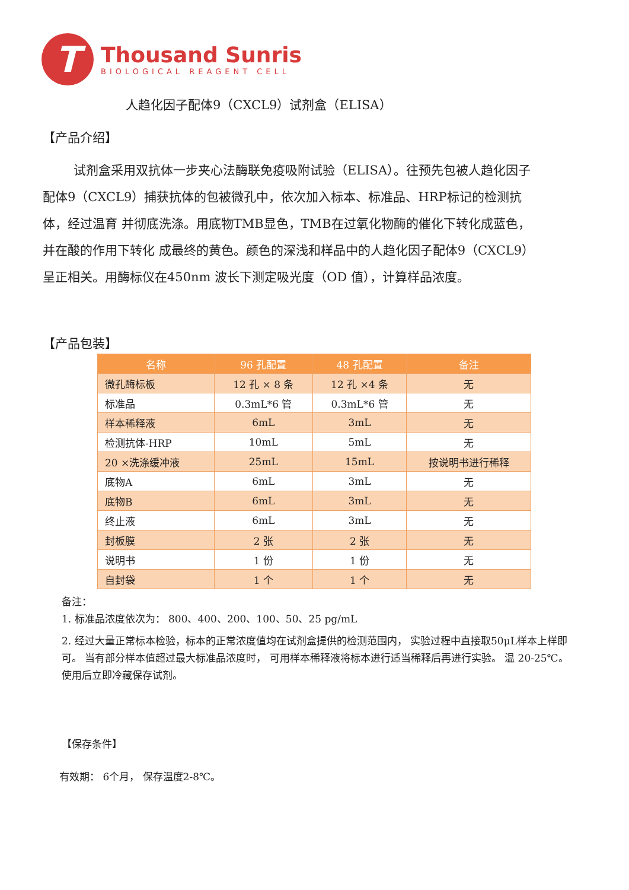T
Thousand Sunris
BIOLOGICAL REAGENT CELL
人趋化因子配体9（CXCL9）试剂盒（ELISA）
【产品介绍】
试剂盒采用双抗体一步夹心法酶联免疫吸附试验（ELISA）。往预先包被人趋化因子配体9（CXCL9）捕获抗体的包被微孔中，依次加入标本、标准品、HRP标记的检测抗体，经过温育 并彻底洗涤。用底物TMB显色，TMB在过氧化物酶的催化下转化成蓝色，并在酸的作用下转化 成最终的黄色。颜色的深浅和样品中的人趋化因子配体9（CXCL9）呈正相关。用酶标仪在450nm 波长下测定吸光度（OD 值），计算样品浓度。
【产品包装】
| 名称 | 96 孔配置 | 48 孔配置 | 备注 |
| --- | --- | --- | --- |
| 微孔酶标板 | 12 孔 × 8 条 | 12 孔 ×4 条 | 无 |
| 标准品 | 0.3mL*6 管 | 0.3mL*6 管 | 无 |
| 样本稀释液 | 6mL | 3mL | 无 |
| 检测抗体-HRP | 10mL | 5mL | 无 |
| 20 ×洗涤缓冲液 | 25mL | 15mL | 按说明书进行稀释 |
| 底物A | 6mL | 3mL | 无 |
| 底物B | 6mL | 3mL | 无 |
| 终止液 | 6mL | 3mL | 无 |
| 封板膜 | 2 张 | 2 张 | 无 |
| 说明书 | 1 份 | 1 份 | 无 |
| 自封袋 | 1 个 | 1 个 | 无 |
备注：
1. 标准品浓度依次为： 800、400、200、100、50、25 pg/mL
2. 经过大量正常标本检验，标本的正常浓度值均在试剂盒提供的检测范围内， 实验过程中直接取50μL样本上样即可。 当有部分样本值超过最大标准品浓度时， 可用样本稀释液将标本进行适当稀释后再进行实验。 温 20-25℃。使用后立即冷藏保存试剂。
【保存条件】
有效期： 6个月， 保存温度2-8℃。